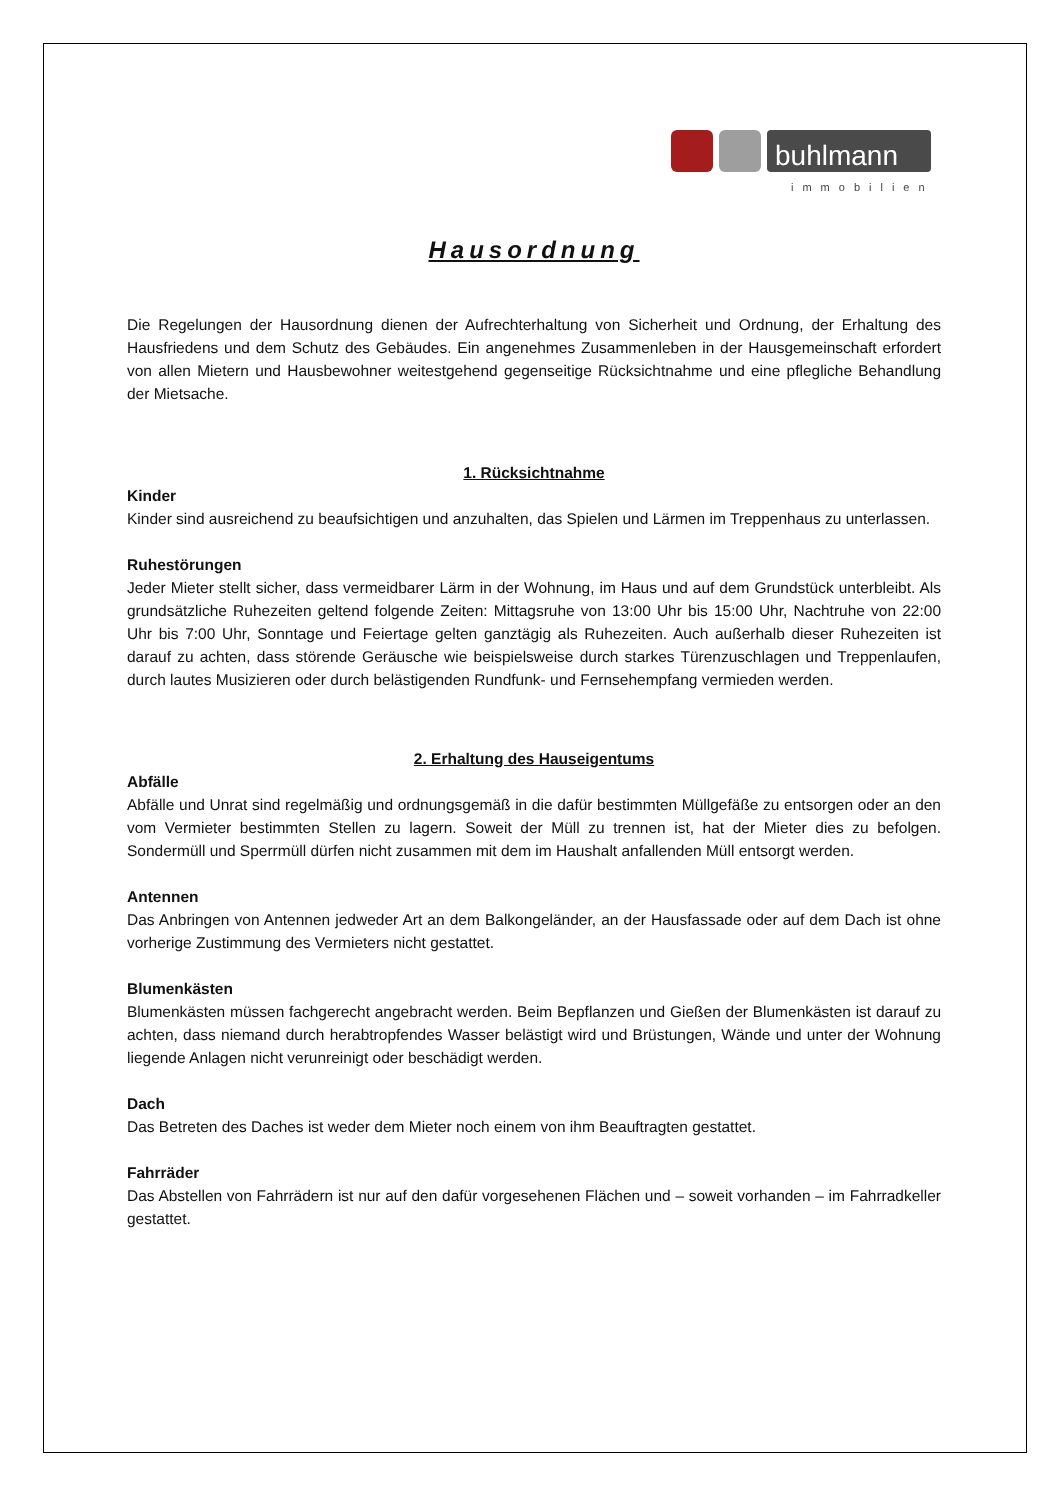buhlmann
immobilien
Hausordnung
Die Regelungen der Hausordnung dienen der Aufrechterhaltung von Sicherheit und Ordnung, der Erhaltung des Hausfriedens und dem Schutz des Gebäudes. Ein angenehmes Zusammenleben in der Hausgemeinschaft erfordert von allen Mietern und Hausbewohner weitestgehend gegenseitige Rücksichtnahme und eine pflegliche Behandlung der Mietsache.
1. Rücksichtnahme
Kinder
Kinder sind ausreichend zu beaufsichtigen und anzuhalten, das Spielen und Lärmen im Treppenhaus zu unterlassen.
Ruhestörungen
Jeder Mieter stellt sicher, dass vermeidbarer Lärm in der Wohnung, im Haus und auf dem Grundstück unterbleibt. Als grundsätzliche Ruhezeiten geltend folgende Zeiten: Mittagsruhe von 13:00 Uhr bis 15:00 Uhr, Nachtruhe von 22:00 Uhr bis 7:00 Uhr, Sonntage und Feiertage gelten ganztägig als Ruhezeiten. Auch außerhalb dieser Ruhezeiten ist darauf zu achten, dass störende Geräusche wie beispielsweise durch starkes Türenzuschlagen und Treppenlaufen, durch lautes Musizieren oder durch belästigenden Rundfunk- und Fernsehempfang vermieden werden.
2. Erhaltung des Hauseigentums
Abfälle
Abfälle und Unrat sind regelmäßig und ordnungsgemäß in die dafür bestimmten Müllgefäße zu entsorgen oder an den vom Vermieter bestimmten Stellen zu lagern. Soweit der Müll zu trennen ist, hat der Mieter dies zu befolgen. Sondermüll und Sperrmüll dürfen nicht zusammen mit dem im Haushalt anfallenden Müll entsorgt werden.
Antennen
Das Anbringen von Antennen jedweder Art an dem Balkongeländer, an der Hausfassade oder auf dem Dach ist ohne vorherige Zustimmung des Vermieters nicht gestattet.
Blumenkästen
Blumenkästen müssen fachgerecht angebracht werden. Beim Bepflanzen und Gießen der Blumenkästen ist darauf zu achten, dass niemand durch herabtropfendes Wasser belästigt wird und Brüstungen, Wände und unter der Wohnung liegende Anlagen nicht verunreinigt oder beschädigt werden.
Dach
Das Betreten des Daches ist weder dem Mieter noch einem von ihm Beauftragten gestattet.
Fahrräder
Das Abstellen von Fahrrädern ist nur auf den dafür vorgesehenen Flächen und – soweit vorhanden – im Fahrradkeller gestattet.